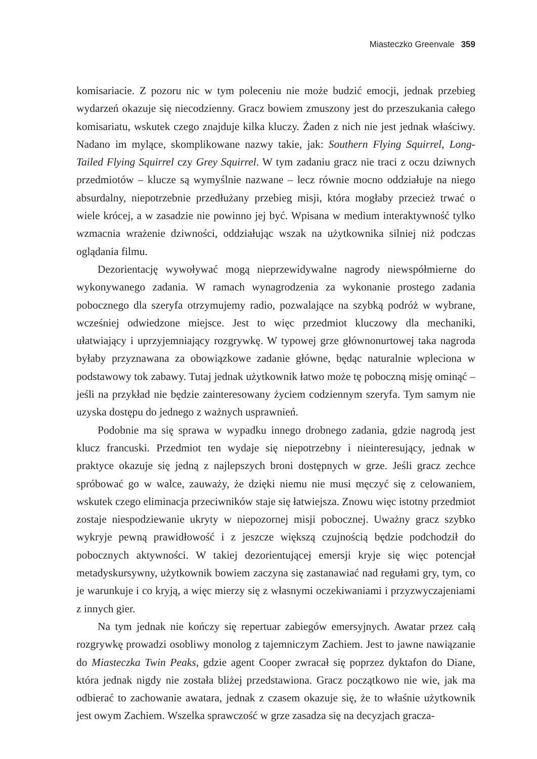Miasteczko Greenvale 359
komisariacie. Z pozoru nic w tym poleceniu nie może budzić emocji, jednak przebieg wydarzeń okazuje się niecodzienny. Gracz bowiem zmuszony jest do przeszukania całego komisariatu, wskutek czego znajduje kilka kluczy. Żaden z nich nie jest jednak właściwy. Nadano im mylące, skomplikowane nazwy takie, jak: Southern Flying Squirrel, Long-Tailed Flying Squirrel czy Grey Squirrel. W tym zadaniu gracz nie traci z oczu dziwnych przedmiotów – klucze są wymyślnie nazwane – lecz równie mocno oddziałuje na niego absurdalny, niepotrzebnie przedłużany przebieg misji, która mogłaby przecież trwać o wiele krócej, a w zasadzie nie powinno jej być. Wpisana w medium interaktywność tylko wzmacnia wrażenie dziwności, oddziałując wszak na użytkownika silniej niż podczas oglądania filmu.
Dezorientację wywoływać mogą nieprzewidywalne nagrody niewspółmierne do wykonywanego zadania. W ramach wynagrodzenia za wykonanie prostego zadania pobocznego dla szeryfa otrzymujemy radio, pozwalające na szybką podróż w wybrane, wcześniej odwiedzone miejsce. Jest to więc przedmiot kluczowy dla mechaniki, ułatwiający i uprzyjemniający rozgrywkę. W typowej grze głównonurtowej taka nagroda byłaby przyznawana za obowiązkowe zadanie główne, będąc naturalnie wpleciona w podstawowy tok zabawy. Tutaj jednak użytkownik łatwo może tę poboczną misję ominąć – jeśli na przykład nie będzie zainteresowany życiem codziennym szeryfa. Tym samym nie uzyska dostępu do jednego z ważnych usprawnień.
Podobnie ma się sprawa w wypadku innego drobnego zadania, gdzie nagrodą jest klucz francuski. Przedmiot ten wydaje się niepotrzebny i nieinteresujący, jednak w praktyce okazuje się jedną z najlepszych broni dostępnych w grze. Jeśli gracz zechce spróbować go w walce, zauważy, że dzięki niemu nie musi męczyć się z celowaniem, wskutek czego eliminacja przeciwników staje się łatwiejsza. Znowu więc istotny przedmiot zostaje niespodziewanie ukryty w niepozornej misji pobocznej. Uważny gracz szybko wykryje pewną prawidłowość i z jeszcze większą czujnością będzie podchodził do pobocznych aktywności. W takiej dezorientującej emersji kryje się więc potencjał metadyskursywny, użytkownik bowiem zaczyna się zastanawiać nad regułami gry, tym, co je warunkuje i co kryją, a więc mierzy się z własnymi oczekiwaniami i przyzwyczajeniami z innych gier.
Na tym jednak nie kończy się repertuar zabiegów emersyjnych. Awatar przez całą rozgrywkę prowadzi osobliwy monolog z tajemniczym Zachiem. Jest to jawne nawiązanie do Miasteczka Twin Peaks, gdzie agent Cooper zwracał się poprzez dyktafon do Diane, która jednak nigdy nie została bliżej przedstawiona. Gracz początkowo nie wie, jak ma odbierać to zachowanie awatara, jednak z czasem okazuje się, że to właśnie użytkownik jest owym Zachiem. Wszelka sprawczość w grze zasadza się na decyzjach gracza-